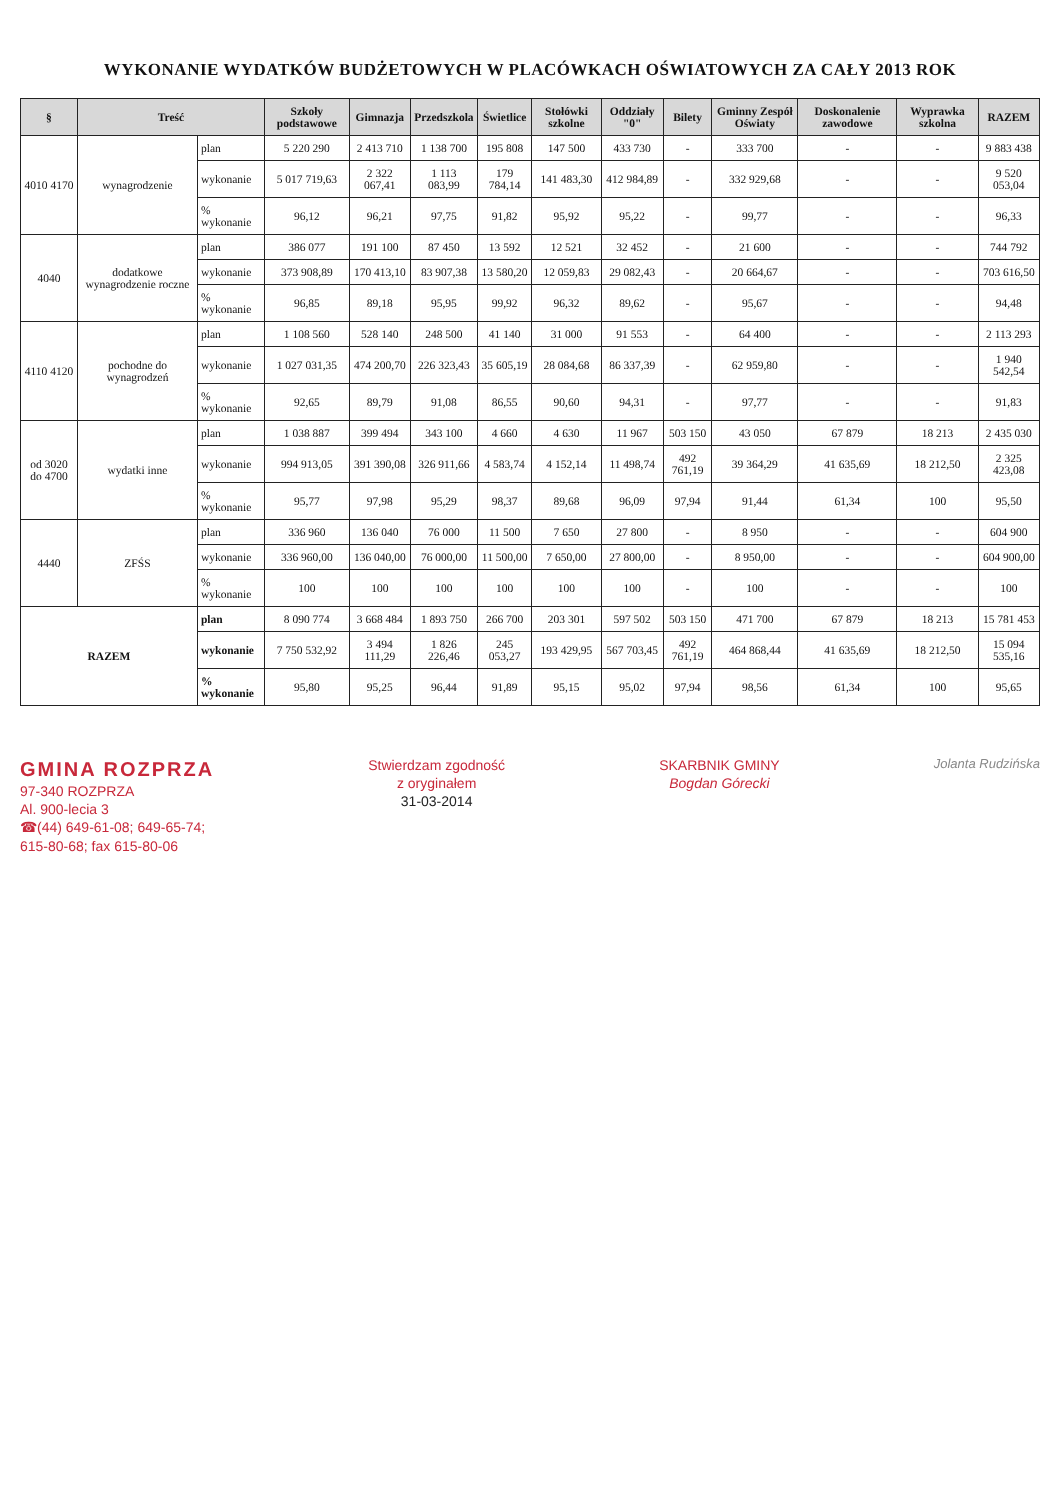WYKONANIE WYDATKÓW BUDŻETOWYCH W PLACÓWKACH OŚWIATOWYCH ZA CAŁY 2013 ROK
| § | Treść | | Szkoły podstawowe | Gimnazja | Przedszkola | Świetlice | Stołówki szkolne | Oddziały "0" | Bilety | Gminny Zespół Oświaty | Doskonalenie zawodowe | Wyprawka szkolna | RAZEM |
| --- | --- | --- | --- | --- | --- | --- | --- | --- | --- | --- | --- | --- | --- |
| 4010 4170 | wynagrodzenie | plan | 5 220 290 | 2 413 710 | 1 138 700 | 195 808 | 147 500 | 433 730 | - | 333 700 | - | - | 9 883 438 |
| | | wykonanie | 5 017 719,63 | 2 322 067,41 | 1 113 083,99 | 179 784,14 | 141 483,30 | 412 984,89 | - | 332 929,68 | - | - | 9 520 053,04 |
| | | % wykonanie | 96,12 | 96,21 | 97,75 | 91,82 | 95,92 | 95,22 | - | 99,77 | - | - | 96,33 |
| 4040 | dodatkowe wynagrodzenie roczne | plan | 386 077 | 191 100 | 87 450 | 13 592 | 12 521 | 32 452 | - | 21 600 | - | - | 744 792 |
| | | wykonanie | 373 908,89 | 170 413,10 | 83 907,38 | 13 580,20 | 12 059,83 | 29 082,43 | - | 20 664,67 | - | - | 703 616,50 |
| | | % wykonanie | 96,85 | 89,18 | 95,95 | 99,92 | 96,32 | 89,62 | - | 95,67 | - | - | 94,48 |
| 4110 4120 | pochodne do wynagrodzeń | plan | 1 108 560 | 528 140 | 248 500 | 41 140 | 31 000 | 91 553 | - | 64 400 | - | - | 2 113 293 |
| | | wykonanie | 1 027 031,35 | 474 200,70 | 226 323,43 | 35 605,19 | 28 084,68 | 86 337,39 | - | 62 959,80 | - | - | 1 940 542,54 |
| | | % wykonanie | 92,65 | 89,79 | 91,08 | 86,55 | 90,60 | 94,31 | - | 97,77 | - | - | 91,83 |
| od 3020 do 4700 | wydatki inne | plan | 1 038 887 | 399 494 | 343 100 | 4 660 | 4 630 | 11 967 | 503 150 | 43 050 | 67 879 | 18 213 | 2 435 030 |
| | | wykonanie | 994 913,05 | 391 390,08 | 326 911,66 | 4 583,74 | 4 152,14 | 11 498,74 | 492 761,19 | 39 364,29 | 41 635,69 | 18 212,50 | 2 325 423,08 |
| | | % wykonanie | 95,77 | 97,98 | 95,29 | 98,37 | 89,68 | 96,09 | 97,94 | 91,44 | 61,34 | 100 | 95,50 |
| 4440 | ZFŚS | plan | 336 960 | 136 040 | 76 000 | 11 500 | 7 650 | 27 800 | - | 8 950 | - | - | 604 900 |
| | | wykonanie | 336 960,00 | 136 040,00 | 76 000,00 | 11 500,00 | 7 650,00 | 27 800,00 | - | 8 950,00 | - | - | 604 900,00 |
| | | % wykonanie | 100 | 100 | 100 | 100 | 100 | 100 | - | 100 | - | - | 100 |
| RAZEM | | plan | 8 090 774 | 3 668 484 | 1 893 750 | 266 700 | 203 301 | 597 502 | 503 150 | 471 700 | 67 879 | 18 213 | 15 781 453 |
| | | wykonanie | 7 750 532,92 | 3 494 111,29 | 1 826 226,46 | 245 053,27 | 193 429,95 | 567 703,45 | 492 761,19 | 464 868,44 | 41 635,69 | 18 212,50 | 15 094 535,16 |
| | | % wykonanie | 95,80 | 95,25 | 96,44 | 91,89 | 95,15 | 95,02 | 97,94 | 98,56 | 61,34 | 100 | 95,65 |
GMINA ROZPRZA
97-340 ROZPRZA
Al. 900-lecia 3
☎(44) 649-61-08; 649-65-74;
615-80-68; fax 615-80-06
Stwierdzam zgodność
z oryginałem
31-03-2014
SKARBNIK GMINY
Bogdan Górecki
Jolanta Rudzińska